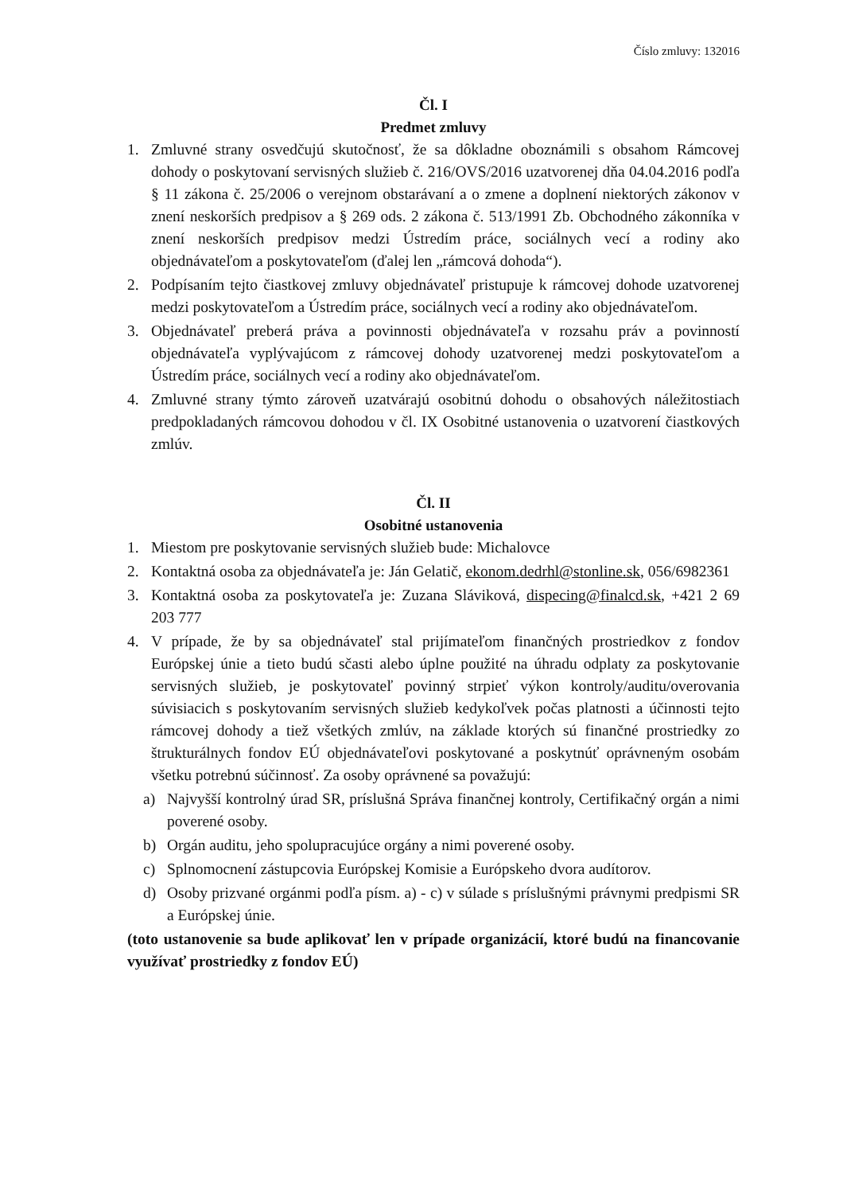Číslo zmluvy: 132016
Čl. I
Predmet zmluvy
1. Zmluvné strany osvedčujú skutočnosť, že sa dôkladne oboznámili s obsahom Rámcovej dohody o poskytovaní servisných služieb č. 216/OVS/2016 uzatvorenej dňa 04.04.2016 podľa § 11 zákona č. 25/2006 o verejnom obstarávaní a o zmene a doplnení niektorých zákonov v znení neskorších predpisov a § 269 ods. 2 zákona č. 513/1991 Zb. Obchodného zákonníka v znení neskorších predpisov medzi Ústredím práce, sociálnych vecí a rodiny ako objednávateľom a poskytovateľom (ďalej len „rámcová dohoda“).
2. Podpísaním tejto čiastkovej zmluvy objednávateľ pristupuje k rámcovej dohode uzatvorenej medzi poskytovateľom a Ústredím práce, sociálnych vecí a rodiny ako objednávateľom.
3. Objednávateľ preberá práva a povinnosti objednávateľa v rozsahu práv a povinností objednávateľa vyplývajúcom z rámcovej dohody uzatvorenej medzi poskytovateľom a Ústredím práce, sociálnych vecí a rodiny ako objednávateľom.
4. Zmluvné strany týmto zároveň uzatvárajú osobitnú dohodu o obsahových náležitostiach predpokladaných rámcovou dohodou v čl. IX Osobitné ustanovenia o uzatvorení čiastkových zmlúv.
Čl. II
Osobitné ustanovenia
1. Miestom pre poskytovanie servisných služieb bude: Michalovce
2. Kontaktná osoba za objednávateľa je: Ján Gelatič, ekonom.dedrhl@stonline.sk, 056/6982361
3. Kontaktná osoba za poskytovateľa je: Zuzana Sláviková, dispecing@finalcd.sk, +421 2 69 203 777
4. V prípade, že by sa objednávateľ stal prijímateľom finančných prostriedkov z fondov Európskej únie a tieto budú sčasti alebo úplne použité na úhradu odplaty za poskytovanie servisných služieb, je poskytovateľ povinný strpieť výkon kontroly/auditu/overovania súvisiacich s poskytovaním servisných služieb kedykoľvek počas platnosti a účinnosti tejto rámcovej dohody a tiež všetkých zmlúv, na základe ktorých sú finančné prostriedky zo štrukturálnych fondov EÚ objednávateľovi poskytované a poskytnúť oprávneným osobám všetku potrebnú súčinnosť. Za osoby oprávnené sa považujú:
a) Najvyšší kontrolný úrad SR, príslušná Správa finančnej kontroly, Certifikačný orgán a nimi poverené osoby.
b) Orgán auditu, jeho spolupracujúce orgány a nimi poverené osoby.
c) Splnomocnení zástupcovia Európskej Komisie a Európskeho dvora audítorov.
d) Osoby prizvané orgánmi podľa písm. a) - c) v súlade s príslušnými právnymi predpismi SR a Európskej únie.
(toto ustanovenie sa bude aplikovať len v prípade organizácií, ktoré budú na financovanie využívať prostriedky z fondov EÚ)